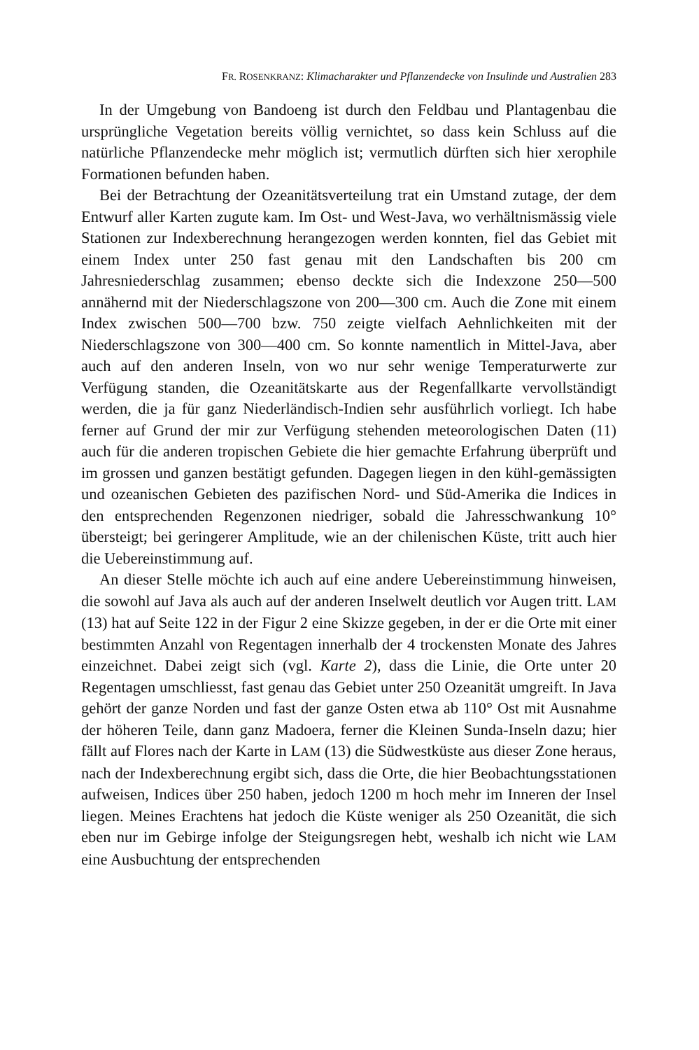FR. ROSENKRANZ: Klimacharakter und Pflanzendecke von Insulinde und Australien 283
In der Umgebung von Bandoeng ist durch den Feldbau und Plantagenbau die ursprüngliche Vegetation bereits völlig vernichtet, so dass kein Schluss auf die natürliche Pflanzendecke mehr möglich ist; vermutlich dürften sich hier xerophile Formationen befunden haben.
Bei der Betrachtung der Ozeanitätsverteilung trat ein Umstand zutage, der dem Entwurf aller Karten zugute kam. Im Ost- und West-Java, wo verhältnismässig viele Stationen zur Indexberechnung herangezogen werden konnten, fiel das Gebiet mit einem Index unter 250 fast genau mit den Landschaften bis 200 cm Jahresniederschlag zusammen; ebenso deckte sich die Indexzone 250—500 annähernd mit der Niederschlagszone von 200—300 cm. Auch die Zone mit einem Index zwischen 500—700 bzw. 750 zeigte vielfach Aehnlichkeiten mit der Niederschlagszone von 300—400 cm. So konnte namentlich in Mittel-Java, aber auch auf den anderen Inseln, von wo nur sehr wenige Temperaturwerte zur Verfügung standen, die Ozeanitätskarte aus der Regenfallkarte vervollständigt werden, die ja für ganz Niederländisch-Indien sehr ausführlich vorliegt. Ich habe ferner auf Grund der mir zur Verfügung stehenden meteorologischen Daten (11) auch für die anderen tropischen Gebiete die hier gemachte Erfahrung überprüft und im grossen und ganzen bestätigt gefunden. Dagegen liegen in den kühl-gemässigten und ozeanischen Gebieten des pazifischen Nord- und Süd-Amerika die Indices in den entsprechenden Regenzonen niedriger, sobald die Jahresschwankung 10° übersteigt; bei geringerer Amplitude, wie an der chilenischen Küste, tritt auch hier die Uebereinstimmung auf.
An dieser Stelle möchte ich auch auf eine andere Uebereinstimmung hinweisen, die sowohl auf Java als auch auf der anderen Inselwelt deutlich vor Augen tritt. LAM (13) hat auf Seite 122 in der Figur 2 eine Skizze gegeben, in der er die Orte mit einer bestimmten Anzahl von Regentagen innerhalb der 4 trockensten Monate des Jahres einzeichnet. Dabei zeigt sich (vgl. Karte 2), dass die Linie, die Orte unter 20 Regentagen umschliesst, fast genau das Gebiet unter 250 Ozeanität umgreift. In Java gehört der ganze Norden und fast der ganze Osten etwa ab 110° Ost mit Ausnahme der höheren Teile, dann ganz Madoera, ferner die Kleinen Sunda-Inseln dazu; hier fällt auf Flores nach der Karte in LAM (13) die Südwestküste aus dieser Zone heraus, nach der Indexberechnung ergibt sich, dass die Orte, die hier Beobachtungsstationen aufweisen, Indices über 250 haben, jedoch 1200 m hoch mehr im Inneren der Insel liegen. Meines Erachtens hat jedoch die Küste weniger als 250 Ozeanität, die sich eben nur im Gebirge infolge der Steigungsregen hebt, weshalb ich nicht wie LAM eine Ausbuchtung der entsprechenden